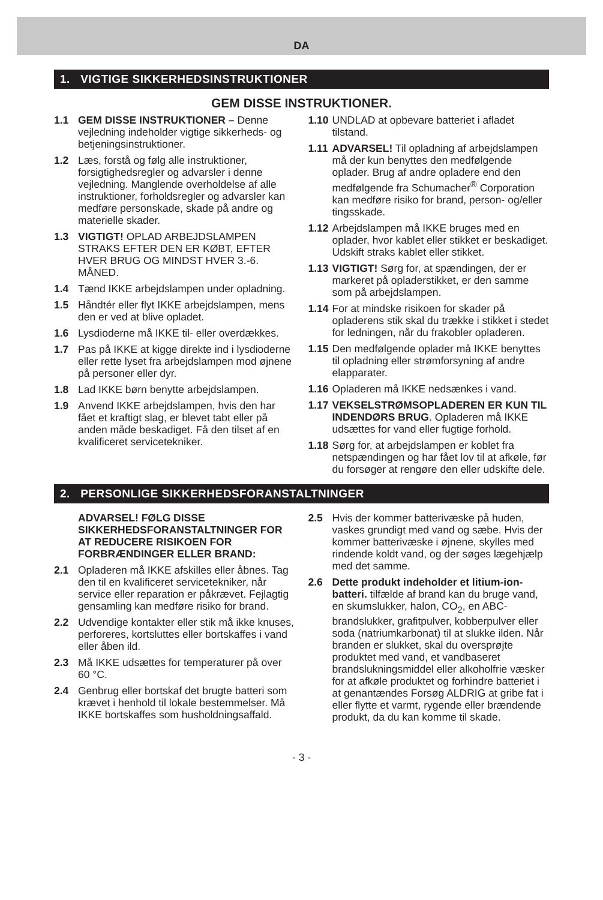DA
1. VIGTIGE SIKKERHEDSINSTRUKTIONER
GEM DISSE INSTRUKTIONER.
1.1 GEM DISSE INSTRUKTIONER – Denne vejledning indeholder vigtige sikkerheds- og betjeningsinstruktioner.
1.2 Læs, forstå og følg alle instruktioner, forsigtighedsregler og advarsler i denne vejledning. Manglende overholdelse af alle instruktioner, forholdsregler og advarsler kan medføre personskade, skade på andre og materielle skader.
1.3 VIGTIGT! OPLAD ARBEJDSLAMPEN STRAKS EFTER DEN ER KØBT, EFTER HVER BRUG OG MINDST HVER 3.-6. MÅNED.
1.4 Tænd IKKE arbejdslampen under opladning.
1.5 Håndtér eller flyt IKKE arbejdslampen, mens den er ved at blive opladet.
1.6 Lysdioderne må IKKE til- eller overdækkes.
1.7 Pas på IKKE at kigge direkte ind i lysdioderne eller rette lyset fra arbejdslampen mod øjnene på personer eller dyr.
1.8 Lad IKKE børn benytte arbejdslampen.
1.9 Anvend IKKE arbejdslampen, hvis den har fået et kraftigt slag, er blevet tabt eller på anden måde beskadiget. Få den tilset af en kvalificeret servicetekniker.
1.10 UNDLAD at opbevare batteriet i afladet tilstand.
1.11 ADVARSEL! Til opladning af arbejdslampen må der kun benyttes den medfølgende oplader. Brug af andre opladere end den medfølgende fra Schumacher<sup>®</sup> Corporation kan medføre risiko for brand, person- og/eller tingsskade.
1.12 Arbejdslampen må IKKE bruges med en oplader, hvor kablet eller stikket er beskadiget. Udskift straks kablet eller stikket.
1.13 VIGTIGT! Sørg for, at spændingen, der er markeret på opladerstikket, er den samme som på arbejdslampen.
1.14 For at mindske risikoen for skader på opladerens stik skal du trække i stikket i stedet for ledningen, når du frakobler opladeren.
1.15 Den medfølgende oplader må IKKE benyttes til opladning eller strømforsyning af andre elapparater.
1.16 Opladeren må IKKE nedsænkes i vand.
1.17 VEKSELSTRØMSOPLADEREN ER KUN TIL INDENDØRS BRUG. Opladeren må IKKE udsættes for vand eller fugtige forhold.
1.18 Sørg for, at arbejdslampen er koblet fra netspændingen og har fået lov til at afkøle, før du forsøger at rengøre den eller udskifte dele.
2. PERSONLIGE SIKKERHEDSFORANSTALTNINGER
ADVARSEL! FØLG DISSE SIKKERHEDSFORANSTALTNINGER FOR AT REDUCERE RISIKOEN FOR FORBRÆNDINGER ELLER BRAND:
2.1 Opladeren må IKKE afskilles eller åbnes. Tag den til en kvalificeret servicetekniker, når service eller reparation er påkrævet. Fejlagtig gensamling kan medføre risiko for brand.
2.2 Udvendige kontakter eller stik må ikke knuses, perforeres, kortsluttes eller bortskaffes i vand eller åben ild.
2.3 Må IKKE udsættes for temperaturer på over 60 °C.
2.4 Genbrug eller bortskaf det brugte batteri som krævet i henhold til lokale bestemmelser. Må IKKE bortskaffes som husholdningsaffald.
2.5 Hvis der kommer batterivæske på huden, vaskes grundigt med vand og sæbe. Hvis der kommer batterivæske i øjnene, skylles med rindende koldt vand, og der søges lægehjælp med det samme.
2.6 Dette produkt indeholder et litium-ion-batteri. tilfælde af brand kan du bruge vand, en skumslukker, halon, CO<sub>2</sub>, en ABC-brandslukker, grafitpulver, kobberpulver eller soda (natriumkarbonat) til at slukke ilden. Når branden er slukket, skal du oversprøjte produktet med vand, et vandbaseret brandslukningsmiddel eller alkoholfrie væsker for at afkøle produktet og forhindre batteriet i at genantændes Forsøg ALDRIG at gribe fat i eller flytte et varmt, rygende eller brændende produkt, da du kan komme til skade.
- 3 -